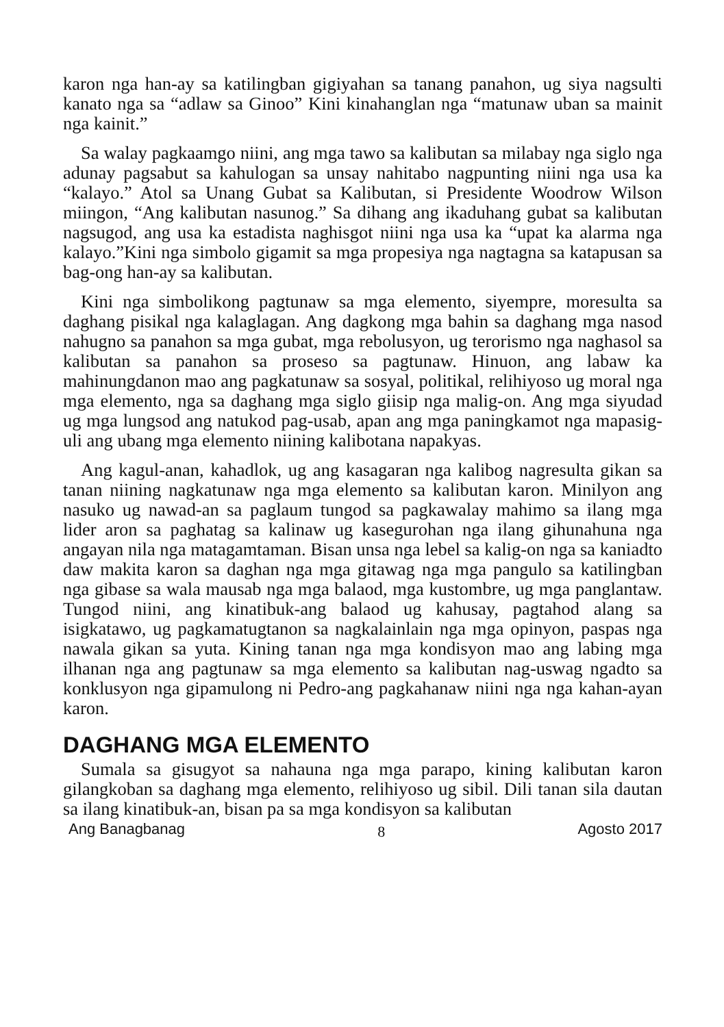karon nga han-ay sa katilingban gigiyahan sa tanang panahon, ug siya nagsulti kanato nga sa “adlaw sa Ginoo” Kini kinahanglan nga “matunaw uban sa mainit nga kainit.”
Sa walay pagkaamgo niini, ang mga tawo sa kalibutan sa milabay nga siglo nga adunay pagsabut sa kahulogan sa unsay nahitabo nagpunting niini nga usa ka “kalayo.” Atol sa Unang Gubat sa Kalibutan, si Presidente Woodrow Wilson miingon, “Ang kalibutan nasunog.” Sa dihang ang ikaduhang gubat sa kalibutan nagsugod, ang usa ka estadista naghisgot niini nga usa ka “upat ka alarma nga kalayo.”Kini nga simbolo gigamit sa mga propesiya nga nagtagna sa katapusan sa bag-ong han-ay sa kalibutan.
Kini nga simbolikong pagtunaw sa mga elemento, siyempre, moresulta sa daghang pisikal nga kalaglagan. Ang dagkong mga bahin sa daghang mga nasod nahugno sa panahon sa mga gubat, mga rebolusyon, ug terorismo nga naghasol sa kalibutan sa panahon sa proseso sa pagtunaw. Hinuon, ang labaw ka mahinungdanon mao ang pagkatunaw sa sosyal, politikal, relihiyoso ug moral nga mga elemento, nga sa daghang mga siglo giisip nga malig-on. Ang mga siyudad ug mga lungsod ang natukod pag-usab, apan ang mga paningkamot nga mapasig-uli ang ubang mga elemento niining kalibotana napakyas.
Ang kagul-anan, kahadlok, ug ang kasagaran nga kalibog nagresulta gikan sa tanan niining nagkatunaw nga mga elemento sa kalibutan karon. Minilyon ang nasuko ug nawad-an sa paglaum tungod sa pagkawalay mahimo sa ilang mga lider aron sa paghatag sa kalinaw ug kasegurohan nga ilang gihunahuna nga angayan nila nga matagamtaman. Bisan unsa nga lebel sa kalig-on nga sa kaniadto daw makita karon sa daghan nga mga gitawag nga mga pangulo sa katilingban nga gibase sa wala mausab nga mga balaod, mga kustombre, ug mga panglantaw. Tungod niini, ang kinatibuk-ang balaod ug kahusay, pagtahod alang sa isigkatawo, ug pagkamatugtanon sa nagkalainlain nga mga opinyon, paspas nga nawala gikan sa yuta. Kining tanan nga mga kondisyon mao ang labing mga ilhanan nga ang pagtunaw sa mga elemento sa kalibutan nag-uswag ngadto sa konklusyon nga gipamulong ni Pedro-ang pagkahanaw niini nga nga kahan-ayan karon.
DAGHANG MGA ELEMENTO
Sumala sa gisugyot sa nahauna nga mga parapo, kining kalibutan karon gilangkoban sa daghang mga elemento, relihiyoso ug sibil. Dili tanan sila dautan sa ilang kinatibuk-an, bisan pa sa mga kondisyon sa kalibutan
Ang Banagbanag 8 Agosto 2017